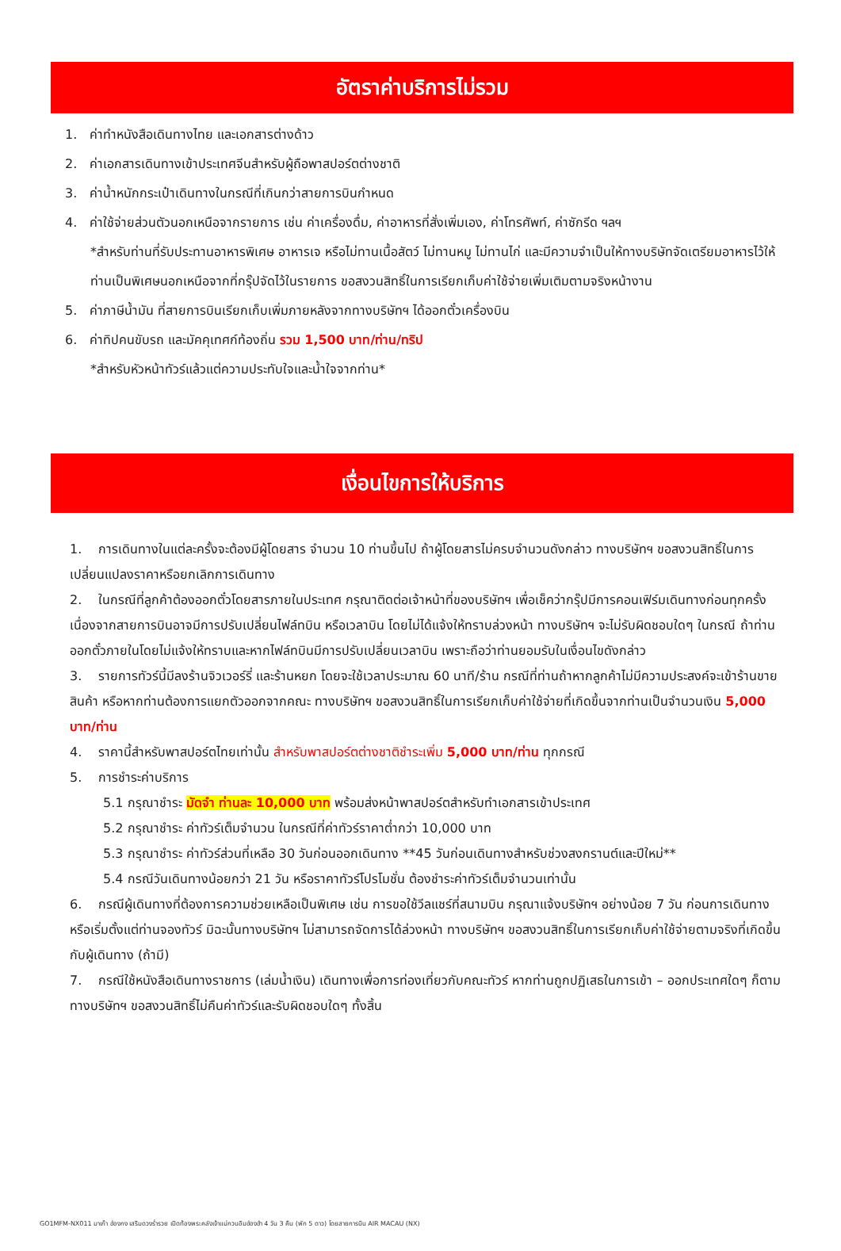อัตราค่าบริการไม่รวม
1. ค่าทำหนังสือเดินทางไทย และเอกสารต่างด้าว
2. ค่าเอกสารเดินทางเข้าประเทศจีนสำหรับผู้ถือพาสปอร์ตต่างชาติ
3. ค่าน้ำหนักกระเป๋าเดินทางในกรณีที่เกินกว่าสายการบินกำหนด
4. ค่าใช้จ่ายส่วนตัวนอกเหนือจากรายการ เช่น ค่าเครื่องดื่ม, ค่าอาหารที่สั่งเพิ่มเอง, ค่าโทรศัพท์, ค่าซักรีด ฯลฯ
*สำหรับท่านที่รับประทานอาหารพิเศษ อาหารเจ หรือไม่ทานเนื้อสัตว์ ไม่ทานหมู ไม่ทานไก่ และมีความจำเป็นให้ทางบริษัทจัดเตรียมอาหารไว้ให้ท่านเป็นพิเศษนอกเหนือจากที่กรุ๊ปจัดไว้ในรายการ ขอสงวนสิทธิ์ในการเรียกเก็บค่าใช้จ่ายเพิ่มเติมตามจริงหน้างาน
5. ค่าภาษีน้ำมัน ที่สายการบินเรียกเก็บเพิ่มภายหลังจากทางบริษัทฯ ได้ออกตั๋วเครื่องบิน
6. ค่าทิปคนขับรถ และมัคคุเทศก์ท้องถิ่น รวม 1,500 บาท/ท่าน/ทริป
*สำหรับหัวหน้าทัวร์แล้วแต่ความประทับใจและน้ำใจจากท่าน*
เงื่อนไขการให้บริการ
1. การเดินทางในแต่ละครั้งจะต้องมีผู้โดยสาร จำนวน 10 ท่านขึ้นไป ถ้าผู้โดยสารไม่ครบจำนวนดังกล่าว ทางบริษัทฯ ขอสงวนสิทธิ์ในการเปลี่ยนแปลงราคาหรือยกเลิกการเดินทาง
2. ในกรณีที่ลูกค้าต้องออกตั๋วโดยสารภายในประเทศ กรุณาติดต่อเจ้าหน้าที่ของบริษัทฯ เพื่อเช็คว่ากรุ๊ปมีการคอนเฟิร์มเดินทางก่อนทุกครั้ง เนื่องจากสายการบินอาจมีการปรับเปลี่ยนไฟล์ทบิน หรือเวลาบิน โดยไม่ได้แจ้งให้ทราบล่วงหน้า ทางบริษัทฯ จะไม่รับผิดชอบใดๆ ในกรณี ถ้าท่านออกตั๋วภายในโดยไม่แจ้งให้ทราบและหากไฟล์ทบินมีการปรับเปลี่ยนเวลาบิน เพราะถือว่าท่านยอมรับในเงื่อนไขดังกล่าว
3. รายการทัวร์นี้มีลงร้านจิวเวอร์รี่ และร้านหยก โดยจะใช้เวลาประมาณ 60 นาที/ร้าน กรณีที่ท่านถ้าหากลูกค้าไม่มีความประสงค์จะเข้าร้านขายสินค้า หรือหากท่านต้องการแยกตัวออกจากคณะ ทางบริษัทฯ ขอสงวนสิทธิ์ในการเรียกเก็บค่าใช้จ่ายที่เกิดขึ้นจากท่านเป็นจำนวนเงิน 5,000 บาท/ท่าน
4. ราคานี้สำหรับพาสปอร์ตไทยเท่านั้น สำหรับพาสปอร์ตต่างชาติชำระเพิ่ม 5,000 บาท/ท่าน ทุกกรณี
5. การชำระค่าบริการ
5.1 กรุณาชำระ มัดจำ ท่านละ 10,000 บาท พร้อมส่งหน้าพาสปอร์ตสำหรับทำเอกสารเข้าประเทศ
5.2 กรุณาชำระ ค่าทัวร์เต็มจำนวน ในกรณีที่ค่าทัวร์ราคาต่ำกว่า 10,000 บาท
5.3 กรุณาชำระ ค่าทัวร์ส่วนที่เหลือ 30 วันก่อนออกเดินทาง **45 วันก่อนเดินทางสำหรับช่วงสงกรานต์และปีใหม่**
5.4 กรณีวันเดินทางน้อยกว่า 21 วัน หรือราคาทัวร์โปรโมชั่น ต้องชำระค่าทัวร์เต็มจำนวนเท่านั้น
6. กรณีผู้เดินทางที่ต้องการความช่วยเหลือเป็นพิเศษ เช่น การขอใช้วีลแชร์ที่สนามบิน กรุณาแจ้งบริษัทฯ อย่างน้อย 7 วัน ก่อนการเดินทาง หรือเริ่มตั้งแต่ท่านจองทัวร์ มิฉะนั้นทางบริษัทฯ ไม่สามารถจัดการได้ล่วงหน้า ทางบริษัทฯ ขอสงวนสิทธิ์ในการเรียกเก็บค่าใช้จ่ายตามจริงที่เกิดขึ้นกับผู้เดินทาง (ถ้ามี)
7. กรณีใช้หนังสือเดินทางราชการ (เล่มน้ำเงิน) เดินทางเพื่อการท่องเที่ยวกับคณะทัวร์ หากท่านถูกปฏิเสธในการเข้า – ออกประเทศใดๆ ก็ตาม ทางบริษัทฯ ขอสงวนสิทธิ์ไม่คืนค่าทัวร์และรับผิดชอบใดๆ ทั้งสิ้น
GO1MFM-NX011 มาเก๊า ฮ่องกง เสริมดวงร่ำรวย เปิดท้องพระคลังเจ้าแม่กวนอิมฮ่องฮำ 4 วัน 3 คืน (พัก 5 ดาว) โดยสายการบิน AIR MACAU (NX)